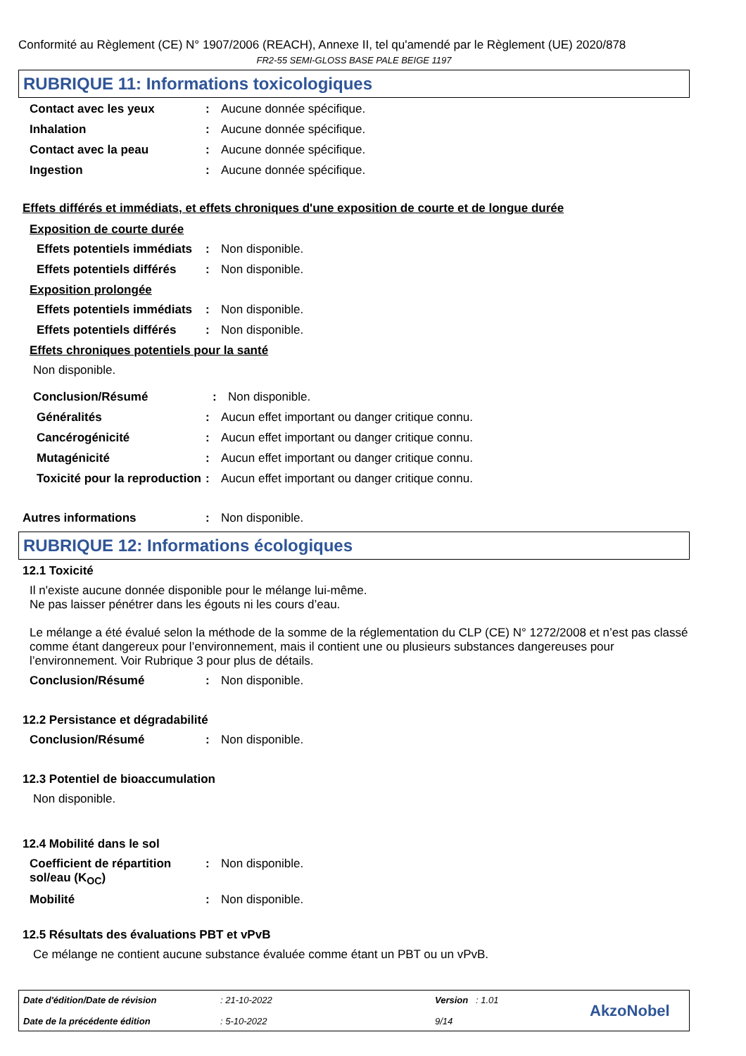Conformité au Règlement (CE) N° 1907/2006 (REACH), Annexe II, tel qu'amendé par le Règlement (UE) 2020/878
FR2-55 SEMI-GLOSS BASE PALE BEIGE 1197
RUBRIQUE 11: Informations toxicologiques
Contact avec les yeux: Aucune donnée spécifique.
Inhalation: Aucune donnée spécifique.
Contact avec la peau: Aucune donnée spécifique.
Ingestion: Aucune donnée spécifique.
Effets différés et immédiats, et effets chroniques d'une exposition de courte et de longue durée
Exposition de courte durée
Effets potentiels immédiats: Non disponible.
Effets potentiels différés: Non disponible.
Exposition prolongée
Effets potentiels immédiats: Non disponible.
Effets potentiels différés: Non disponible.
Effets chroniques potentiels pour la santé
Non disponible.
Conclusion/Résumé: Non disponible.
Généralités: Aucun effet important ou danger critique connu.
Cancérogénicité: Aucun effet important ou danger critique connu.
Mutagénicité: Aucun effet important ou danger critique connu.
Toxicité pour la reproduction: Aucun effet important ou danger critique connu.
Autres informations: Non disponible.
RUBRIQUE 12: Informations écologiques
12.1 Toxicité
Il n'existe aucune donnée disponible pour le mélange lui-même.
Ne pas laisser pénétrer dans les égouts ni les cours d’eau.
Le mélange a été évalué selon la méthode de la somme de la réglementation du CLP (CE) N° 1272/2008 et n’est pas classé comme étant dangereux pour l’environnement, mais il contient une ou plusieurs substances dangereuses pour l’environnement. Voir Rubrique 3 pour plus de détails.
Conclusion/Résumé: Non disponible.
12.2 Persistance et dégradabilité
Conclusion/Résumé: Non disponible.
12.3 Potentiel de bioaccumulation
Non disponible.
12.4 Mobilité dans le sol
Coefficient de répartition sol/eau (K<sub>OC</sub>): Non disponible.
Mobilité: Non disponible.
12.5 Résultats des évaluations PBT et vPvB
Ce mélange ne contient aucune substance évaluée comme étant un PBT ou un vPvB.
Date d'édition/Date de révision
Date de la précédente édition
: 21-10-2022
: 5-10-2022
Version : 1.01
9/14
AkzoNobel